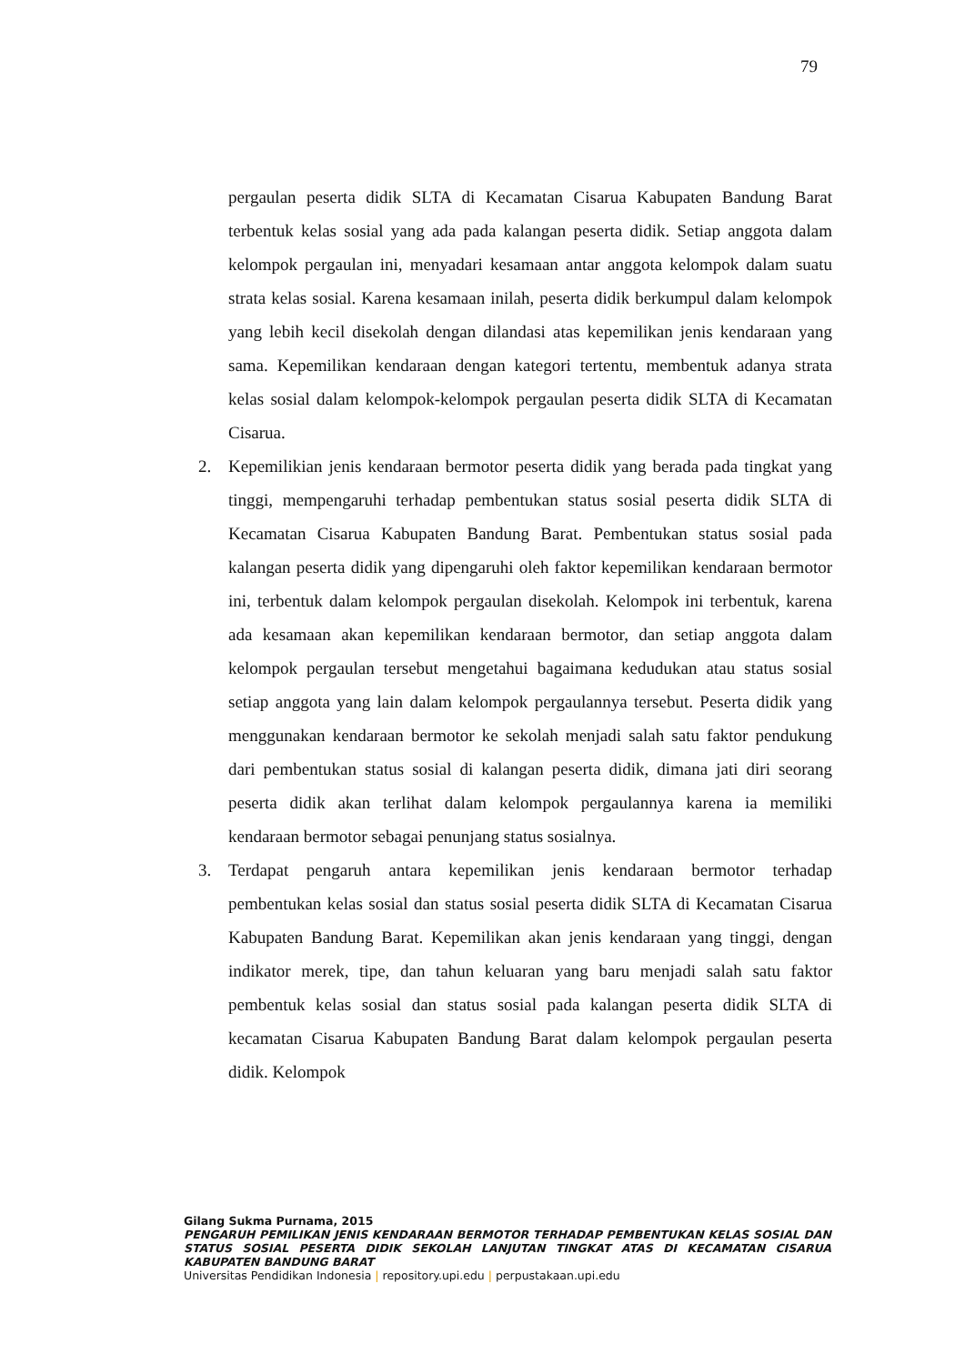79
pergaulan peserta didik SLTA di Kecamatan Cisarua Kabupaten Bandung Barat terbentuk kelas sosial yang ada pada kalangan peserta didik. Setiap anggota dalam kelompok pergaulan ini, menyadari kesamaan antar anggota kelompok dalam suatu strata kelas sosial. Karena kesamaan inilah, peserta didik berkumpul dalam kelompok yang lebih kecil disekolah dengan dilandasi atas kepemilikan jenis kendaraan yang sama. Kepemilikan kendaraan dengan kategori tertentu, membentuk adanya strata kelas sosial dalam kelompok-kelompok pergaulan peserta didik SLTA di Kecamatan Cisarua.
2. Kepemilikian jenis kendaraan bermotor peserta didik yang berada pada tingkat yang tinggi, mempengaruhi terhadap pembentukan status sosial peserta didik SLTA di Kecamatan Cisarua Kabupaten Bandung Barat. Pembentukan status sosial pada kalangan peserta didik yang dipengaruhi oleh faktor kepemilikan kendaraan bermotor ini, terbentuk dalam kelompok pergaulan disekolah. Kelompok ini terbentuk, karena ada kesamaan akan kepemilikan kendaraan bermotor, dan setiap anggota dalam kelompok pergaulan tersebut mengetahui bagaimana kedudukan atau status sosial setiap anggota yang lain dalam kelompok pergaulannya tersebut. Peserta didik yang menggunakan kendaraan bermotor ke sekolah menjadi salah satu faktor pendukung dari pembentukan status sosial di kalangan peserta didik, dimana jati diri seorang peserta didik akan terlihat dalam kelompok pergaulannya karena ia memiliki kendaraan bermotor sebagai penunjang status sosialnya.
3. Terdapat pengaruh antara kepemilikan jenis kendaraan bermotor terhadap pembentukan kelas sosial dan status sosial peserta didik SLTA di Kecamatan Cisarua Kabupaten Bandung Barat. Kepemilikan akan jenis kendaraan yang tinggi, dengan indikator merek, tipe, dan tahun keluaran yang baru menjadi salah satu faktor pembentuk kelas sosial dan status sosial pada kalangan peserta didik SLTA di kecamatan Cisarua Kabupaten Bandung Barat dalam kelompok pergaulan peserta didik. Kelompok
Gilang Sukma Purnama, 2015
PENGARUH PEMILIKAN JENIS KENDARAAN BERMOTOR TERHADAP PEMBENTUKAN KELAS SOSIAL DAN STATUS SOSIAL PESERTA DIDIK SEKOLAH LANJUTAN TINGKAT ATAS DI KECAMATAN CISARUA KABUPATEN BANDUNG BARAT
Universitas Pendidikan Indonesia | repository.upi.edu | perpustakaan.upi.edu